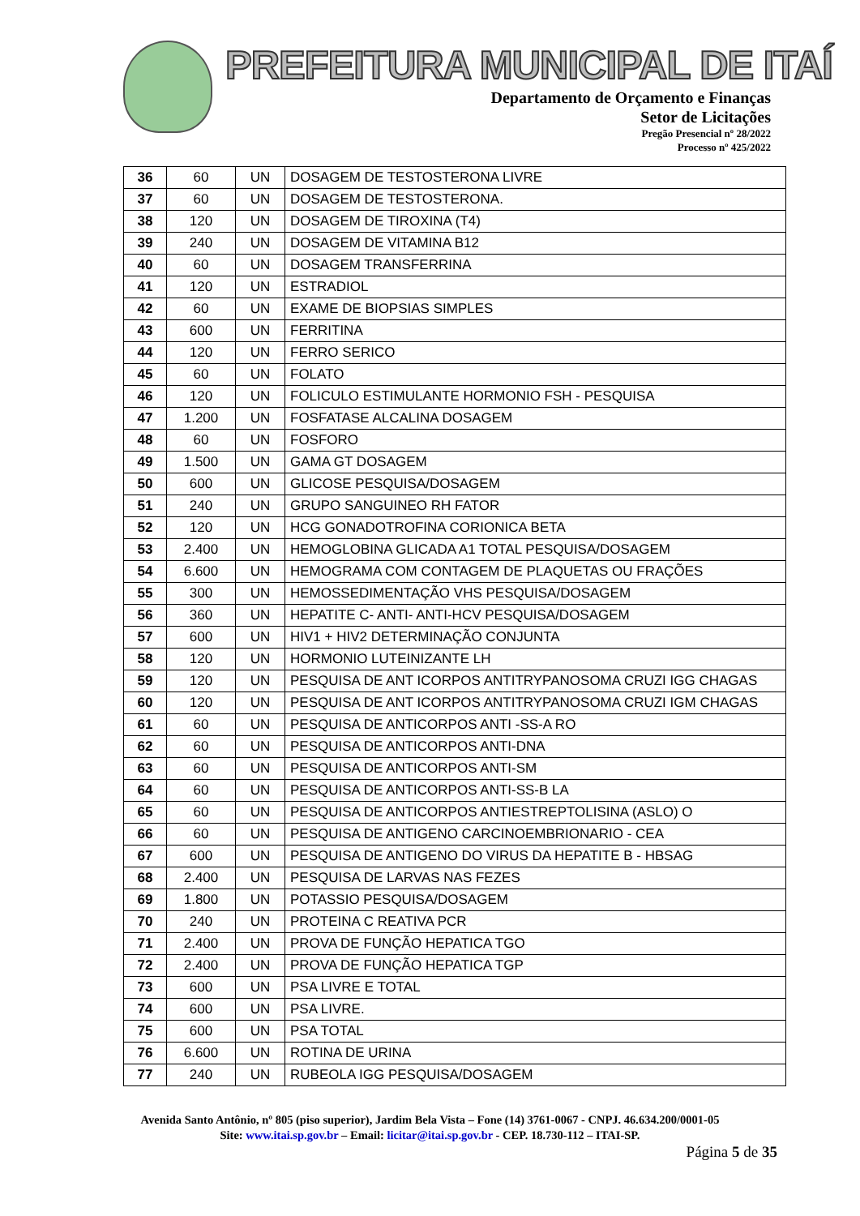PREFEITURA MUNICIPAL DE ITAÍ
Departamento de Orçamento e Finanças
Setor de Licitações
Pregão Presencial nº 28/2022
Processo nº 425/2022
| 36 | 60 | UN | DOSAGEM DE TESTOSTERONA LIVRE |
| 37 | 60 | UN | DOSAGEM DE TESTOSTERONA. |
| 38 | 120 | UN | DOSAGEM DE TIROXINA (T4) |
| 39 | 240 | UN | DOSAGEM DE VITAMINA B12 |
| 40 | 60 | UN | DOSAGEM TRANSFERRINA |
| 41 | 120 | UN | ESTRADIOL |
| 42 | 60 | UN | EXAME DE BIOPSIAS SIMPLES |
| 43 | 600 | UN | FERRITINA |
| 44 | 120 | UN | FERRO SERICO |
| 45 | 60 | UN | FOLATO |
| 46 | 120 | UN | FOLICULO ESTIMULANTE HORMONIO FSH - PESQUISA |
| 47 | 1.200 | UN | FOSFATASE ALCALINA DOSAGEM |
| 48 | 60 | UN | FOSFORO |
| 49 | 1.500 | UN | GAMA GT DOSAGEM |
| 50 | 600 | UN | GLICOSE PESQUISA/DOSAGEM |
| 51 | 240 | UN | GRUPO SANGUINEO RH FATOR |
| 52 | 120 | UN | HCG GONADOTROFINA CORIONICA BETA |
| 53 | 2.400 | UN | HEMOGLOBINA GLICADA A1 TOTAL PESQUISA/DOSAGEM |
| 54 | 6.600 | UN | HEMOGRAMA COM CONTAGEM DE PLAQUETAS OU FRAÇÕES |
| 55 | 300 | UN | HEMOSSEDIMENTAÇÃO VHS PESQUISA/DOSAGEM |
| 56 | 360 | UN | HEPATITE C- ANTI- ANTI-HCV PESQUISA/DOSAGEM |
| 57 | 600 | UN | HIV1 + HIV2 DETERMINAÇÃO CONJUNTA |
| 58 | 120 | UN | HORMONIO LUTEINIZANTE LH |
| 59 | 120 | UN | PESQUISA DE ANT ICORPOS ANTITRYPANOSOMA CRUZI IGG CHAGAS |
| 60 | 120 | UN | PESQUISA DE ANT ICORPOS ANTITRYPANOSOMA CRUZI IGM CHAGAS |
| 61 | 60 | UN | PESQUISA DE ANTICORPOS ANTI -SS-A RO |
| 62 | 60 | UN | PESQUISA DE ANTICORPOS ANTI-DNA |
| 63 | 60 | UN | PESQUISA DE ANTICORPOS ANTI-SM |
| 64 | 60 | UN | PESQUISA DE ANTICORPOS ANTI-SS-B LA |
| 65 | 60 | UN | PESQUISA DE ANTICORPOS ANTIESTREPTOLISINA (ASLO) O |
| 66 | 60 | UN | PESQUISA DE ANTIGENO CARCINOEMBRIONARIO - CEA |
| 67 | 600 | UN | PESQUISA DE ANTIGENO DO VIRUS DA HEPATITE B - HBSAG |
| 68 | 2.400 | UN | PESQUISA DE LARVAS NAS FEZES |
| 69 | 1.800 | UN | POTASSIO PESQUISA/DOSAGEM |
| 70 | 240 | UN | PROTEINA C REATIVA PCR |
| 71 | 2.400 | UN | PROVA DE FUNÇÃO HEPATICA TGO |
| 72 | 2.400 | UN | PROVA DE FUNÇÃO HEPATICA TGP |
| 73 | 600 | UN | PSA LIVRE E TOTAL |
| 74 | 600 | UN | PSA LIVRE. |
| 75 | 600 | UN | PSA TOTAL |
| 76 | 6.600 | UN | ROTINA DE URINA |
| 77 | 240 | UN | RUBEOLA IGG PESQUISA/DOSAGEM |
Avenida Santo Antônio, nº 805 (piso superior), Jardim Bela Vista – Fone (14) 3761-0067 - CNPJ. 46.634.200/0001-05
Site: www.itai.sp.gov.br – Email: licitar@itai.sp.gov.br - CEP. 18.730-112 – ITAI-SP.
Página 5 de 35